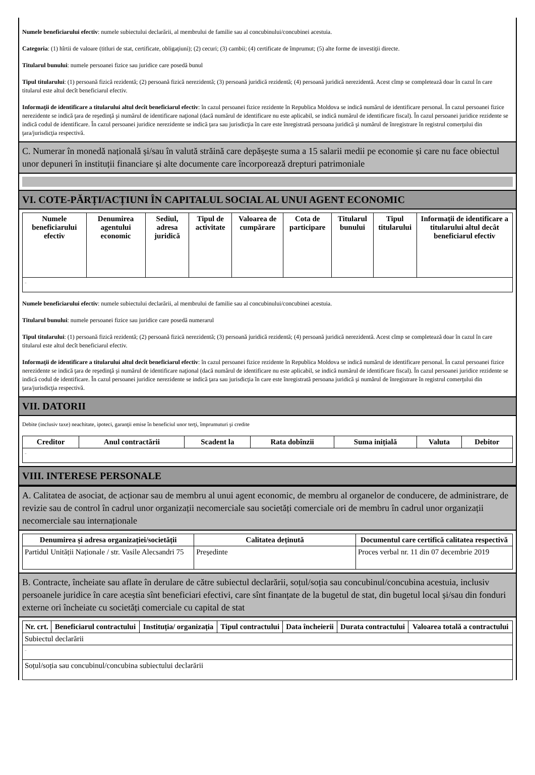Numele beneficiarului efectiv: numele subiectului declarării, al membrului de familie sau al concubinului/concubinei acestuia.
Categoria: (1) hîrtii de valoare (titluri de stat, certificate, obligaţiuni); (2) cecuri; (3) cambii; (4) certificate de împrumut; (5) alte forme de investiţii directe.
Titularul bunului: numele persoanei fizice sau juridice care posedă bunul
Tipul titularului: (1) persoană fizică rezidentă; (2) persoană fizică nerezidentă; (3) persoană juridică rezidentă; (4) persoană juridică nerezidentă. Acest cîmp se completează doar în cazul în care titularul este altul decît beneficiarul efectiv.
Informaţii de identificare a titularului altul decît beneficiarul efectiv: în cazul persoanei fizice rezidente în Republica Moldova se indică numărul de identificare personal. În cazul persoanei fizice nerezidente se indică ţara de reşedinţă şi numărul de identificare naţional (dacă numărul de identificare nu este aplicabil, se indică numărul de identificare fiscal). În cazul persoanei juridice rezidente se indică codul de identificare. În cazul persoanei juridice nerezidente se indică ţara sau jurisdicţia în care este înregistrată persoana juridică şi numărul de înregistrare în registrul comerţului din ţara/jurisdicţia respectivă.
C. Numerar în monedă națională și/sau în valută străină care depășește suma a 15 salarii medii pe economie și care nu face obiectul unor depuneri în instituții financiare și alte documente care încorporează drepturi patrimoniale
VI. COTE-PĂRȚI/ACȚIUNI ÎN CAPITALUL SOCIAL AL UNUI AGENT ECONOMIC
| Numele beneficiarului efectiv | Denumirea agentului economic | Sediul, adresa juridică | Tipul de activitate | Valoarea de cumpărare | Cota de participare | Titularul bunului | Tipul titularului | Informații de identificare a titularului altul decât beneficiarul efectiv |
| --- | --- | --- | --- | --- | --- | --- | --- | --- |
| - | | | | | | | | |
Numele beneficiarului efectiv: numele subiectului declarării, al membrului de familie sau al concubinului/concubinei acestuia.
Titularul bunului: numele persoanei fizice sau juridice care posedă numerarul
Tipul titularului: (1) persoană fizică rezidentă; (2) persoană fizică nerezidentă; (3) persoană juridică rezidentă; (4) persoană juridică nerezidentă. Acest cîmp se completează doar în cazul în care titularul este altul decît beneficiarul efectiv.
Informaţii de identificare a titularului altul decît beneficiarul efectiv: în cazul persoanei fizice rezidente în Republica Moldova se indică numărul de identificare personal. În cazul persoanei fizice nerezidente se indică ţara de reşedinţă şi numărul de identificare naţional (dacă numărul de identificare nu este aplicabil, se indică numărul de identificare fiscal). În cazul persoanei juridice rezidente se indică codul de identificare. În cazul persoanei juridice nerezidente se indică ţara sau jurisdicţia în care este înregistrată persoana juridică şi numărul de înregistrare în registrul comerţului din ţara/jurisdicţia respectivă.
VII. DATORII
Debite (inclusiv taxe) neachitate, ipoteci, garanţii emise în beneficiul unor terţi, împrumuturi şi credite
| Creditor | Anul contractării | Scadent la | Rata dobînzii | Suma inițială | Valuta | Debitor |
| --- | --- | --- | --- | --- | --- | --- |
| - | | | | | | |
VIII. INTERESE PERSONALE
A. Calitatea de asociat, de acționar sau de membru al unui agent economic, de membru al organelor de conducere, de administrare, de revizie sau de control în cadrul unor organizații necomerciale sau societăți comerciale ori de membru în cadrul unor organizații necomerciale sau internaționale
| Denumirea și adresa organizației/societății | Calitatea deținută | Documentul care certifică calitatea respectivă |
| --- | --- | --- |
| Partidul Unității Naționale / str. Vasile Alecsandri 75 | Președinte | Proces verbal nr. 11 din 07 decembrie 2019 |
B. Contracte, încheiate sau aflate în derulare de către subiectul declarării, soțul/soția sau concubinul/concubina acestuia, inclusiv persoanele juridice în care aceștia sînt beneficiari efectivi, care sînt finanțate de la bugetul de stat, din bugetul local și/sau din fonduri externe ori încheiate cu societăți comerciale cu capital de stat
| Nr. crt. | Beneficiarul contractului | Instituția/ organizația | Tipul contractului | Data încheierii | Durata contractului | Valoarea totală a contractului |
| --- | --- | --- | --- | --- | --- | --- |
| Subiectul declarării | | | | | | |
| - | | | | | | |
| Soțul/soția sau concubinul/concubina subiectului declarării | | | | | | |